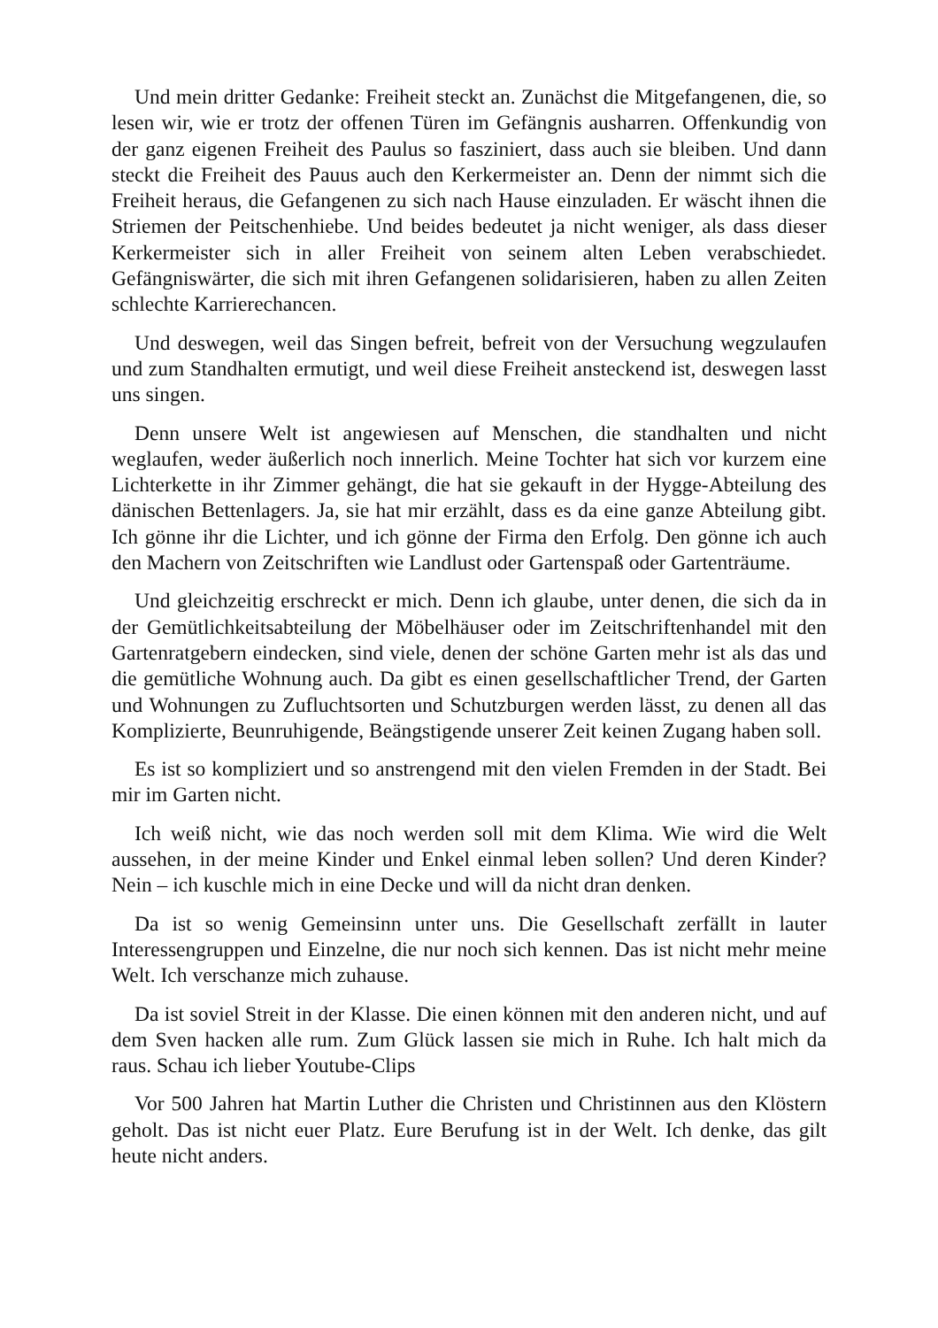Und mein dritter Gedanke: Freiheit steckt an. Zunächst die Mitgefangenen, die, so lesen wir, wie er trotz der offenen Türen im Gefängnis ausharren. Offenkundig von der ganz eigenen Freiheit des Paulus so fasziniert, dass auch sie bleiben. Und dann steckt die Freiheit des Pauus auch den Kerkermeister an. Denn der nimmt sich die Freiheit heraus, die Gefangenen zu sich nach Hause einzuladen. Er wäscht ihnen die Striemen der Peitschenhiebe. Und beides bedeutet ja nicht weniger, als dass dieser Kerkermeister sich in aller Freiheit von seinem alten Leben verabschiedet. Gefängniswärter, die sich mit ihren Gefangenen solidarisieren, haben zu allen Zeiten schlechte Karrierechancen.
Und deswegen, weil das Singen befreit, befreit von der Versuchung wegzulaufen und zum Standhalten ermutigt, und weil diese Freiheit ansteckend ist, deswegen lasst uns singen.
Denn unsere Welt ist angewiesen auf Menschen, die standhalten und nicht weglaufen, weder äußerlich noch innerlich. Meine Tochter hat sich vor kurzem eine Lichterkette in ihr Zimmer gehängt, die hat sie gekauft in der Hygge-Abteilung des dänischen Bettenlagers. Ja, sie hat mir erzählt, dass es da eine ganze Abteilung gibt. Ich gönne ihr die Lichter, und ich gönne der Firma den Erfolg. Den gönne ich auch den Machern von Zeitschriften wie Landlust oder Gartenspaß oder Gartenträume.
Und gleichzeitig erschreckt er mich. Denn ich glaube, unter denen, die sich da in der Gemütlichkeitsabteilung der Möbelhäuser oder im Zeitschriftenhandel mit den Gartenratgebern eindecken, sind viele, denen der schöne Garten mehr ist als das und die gemütliche Wohnung auch. Da gibt es einen gesellschaftlicher Trend, der Garten und Wohnungen zu Zufluchtsorten und Schutzburgen werden lässt, zu denen all das Komplizierte, Beunruhigende, Beängstigende unserer Zeit keinen Zugang haben soll.
Es ist so kompliziert und so anstrengend mit den vielen Fremden in der Stadt. Bei mir im Garten nicht.
Ich weiß nicht, wie das noch werden soll mit dem Klima. Wie wird die Welt aussehen, in der meine Kinder und Enkel einmal leben sollen? Und deren Kinder? Nein – ich kuschle mich in eine Decke und will da nicht dran denken.
Da ist so wenig Gemeinsinn unter uns. Die Gesellschaft zerfällt in lauter Interessengruppen und Einzelne, die nur noch sich kennen. Das ist nicht mehr meine Welt. Ich verschanze mich zuhause.
Da ist soviel Streit in der Klasse. Die einen können mit den anderen nicht, und auf dem Sven hacken alle rum. Zum Glück lassen sie mich in Ruhe. Ich halt mich da raus. Schau ich lieber Youtube-Clips
Vor 500 Jahren hat Martin Luther die Christen und Christinnen aus den Klöstern geholt. Das ist nicht euer Platz. Eure Berufung ist in der Welt. Ich denke, das gilt heute nicht anders.